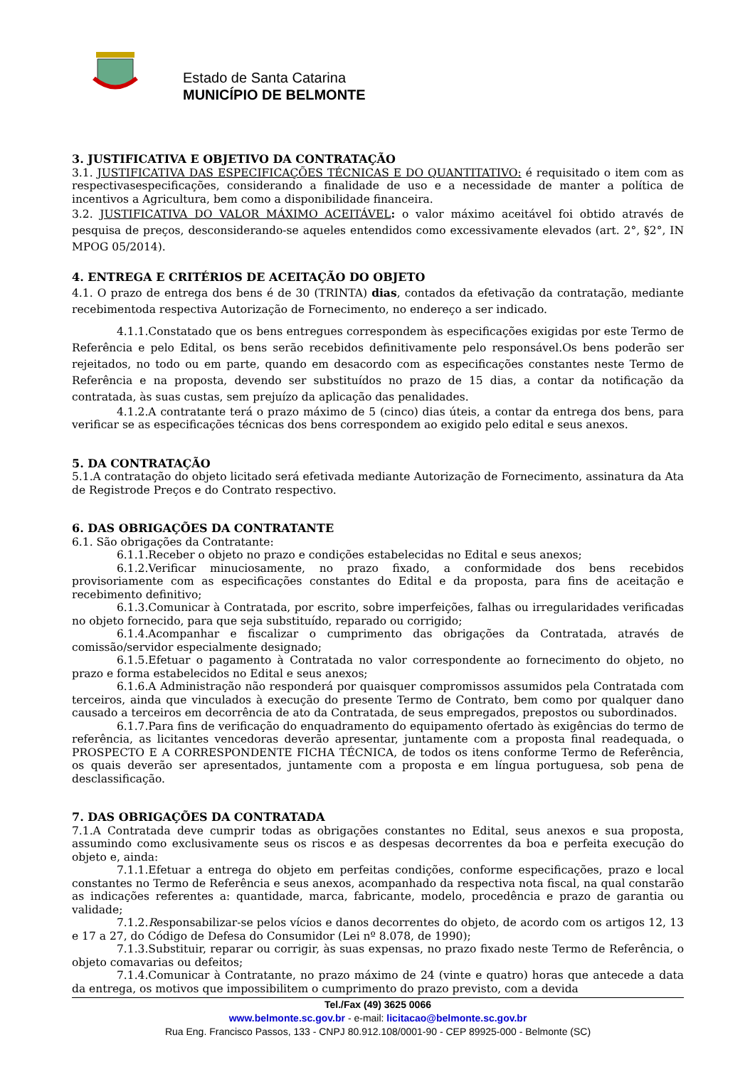Estado de Santa Catarina
MUNICÍPIO DE BELMONTE
3. JUSTIFICATIVA E OBJETIVO DA CONTRATAÇÃO
3.1. JUSTIFICATIVA DAS ESPECIFICAÇÕES TÉCNICAS E DO QUANTITATIVO: é requisitado o item com as respectivasespecificações, considerando a finalidade de uso e a necessidade de manter a política de incentivos a Agricultura, bem como a disponibilidade financeira.
3.2. JUSTIFICATIVA DO VALOR MÁXIMO ACEITÁVEL: o valor máximo aceitável foi obtido através de pesquisa de preços, desconsiderando-se aqueles entendidos como excessivamente elevados (art. 2°, §2°, IN MPOG 05/2014).
4. ENTREGA E CRITÉRIOS DE ACEITAÇÃO DO OBJETO
4.1. O prazo de entrega dos bens é de 30 (TRINTA) dias, contados da efetivação da contratação, mediante recebimentoda respectiva Autorização de Fornecimento, no endereço a ser indicado.
4.1.1.Constatado que os bens entregues correspondem às especificações exigidas por este Termo de Referência e pelo Edital, os bens serão recebidos definitivamente pelo responsável.Os bens poderão ser rejeitados, no todo ou em parte, quando em desacordo com as especificações constantes neste Termo de Referência e na proposta, devendo ser substituídos no prazo de 15 dias, a contar da notificação da contratada, às suas custas, sem prejuízo da aplicação das penalidades.
4.1.2.A contratante terá o prazo máximo de 5 (cinco) dias úteis, a contar da entrega dos bens, para verificar se as especificações técnicas dos bens correspondem ao exigido pelo edital e seus anexos.
5. DA CONTRATAÇÃO
5.1.A contratação do objeto licitado será efetivada mediante Autorização de Fornecimento, assinatura da Ata de Registrode Preços e do Contrato respectivo.
6. DAS OBRIGAÇÕES DA CONTRATANTE
6.1. São obrigações da Contratante:
6.1.1.Receber o objeto no prazo e condições estabelecidas no Edital e seus anexos;
6.1.2.Verificar minuciosamente, no prazo fixado, a conformidade dos bens recebidos provisoriamente com as especificações constantes do Edital e da proposta, para fins de aceitação e recebimento definitivo;
6.1.3.Comunicar à Contratada, por escrito, sobre imperfeições, falhas ou irregularidades verificadas no objeto fornecido, para que seja substituído, reparado ou corrigido;
6.1.4.Acompanhar e fiscalizar o cumprimento das obrigações da Contratada, através de comissão/servidor especialmente designado;
6.1.5.Efetuar o pagamento à Contratada no valor correspondente ao fornecimento do objeto, no prazo e forma estabelecidos no Edital e seus anexos;
6.1.6.A Administração não responderá por quaisquer compromissos assumidos pela Contratada com terceiros, ainda que vinculados à execução do presente Termo de Contrato, bem como por qualquer dano causado a terceiros em decorrência de ato da Contratada, de seus empregados, prepostos ou subordinados.
6.1.7.Para fins de verificação do enquadramento do equipamento ofertado às exigências do termo de referência, as licitantes vencedoras deverão apresentar, juntamente com a proposta final readequada, o PROSPECTO E A CORRESPONDENTE FICHA TÉCNICA, de todos os itens conforme Termo de Referência, os quais deverão ser apresentados, juntamente com a proposta e em língua portuguesa, sob pena de desclassificação.
7. DAS OBRIGAÇÕES DA CONTRATADA
7.1.A Contratada deve cumprir todas as obrigações constantes no Edital, seus anexos e sua proposta, assumindo como exclusivamente seus os riscos e as despesas decorrentes da boa e perfeita execução do objeto e, ainda:
7.1.1.Efetuar a entrega do objeto em perfeitas condições, conforme especificações, prazo e local constantes no Termo de Referência e seus anexos, acompanhado da respectiva nota fiscal, na qual constarão as indicações referentes a: quantidade, marca, fabricante, modelo, procedência e prazo de garantia ou validade;
7.1.2.Responsabilizar-se pelos vícios e danos decorrentes do objeto, de acordo com os artigos 12, 13 e 17 a 27, do Código de Defesa do Consumidor (Lei nº 8.078, de 1990);
7.1.3.Substituir, reparar ou corrigir, às suas expensas, no prazo fixado neste Termo de Referência, o objeto comavarias ou defeitos;
7.1.4.Comunicar à Contratante, no prazo máximo de 24 (vinte e quatro) horas que antecede a data da entrega, os motivos que impossibilitem o cumprimento do prazo previsto, com a devida
Tel./Fax (49) 3625 0066
www.belmonte.sc.gov.br - e-mail: licitacao@belmonte.sc.gov.br
Rua Eng. Francisco Passos, 133 - CNPJ 80.912.108/0001-90 - CEP 89925-000 - Belmonte (SC)